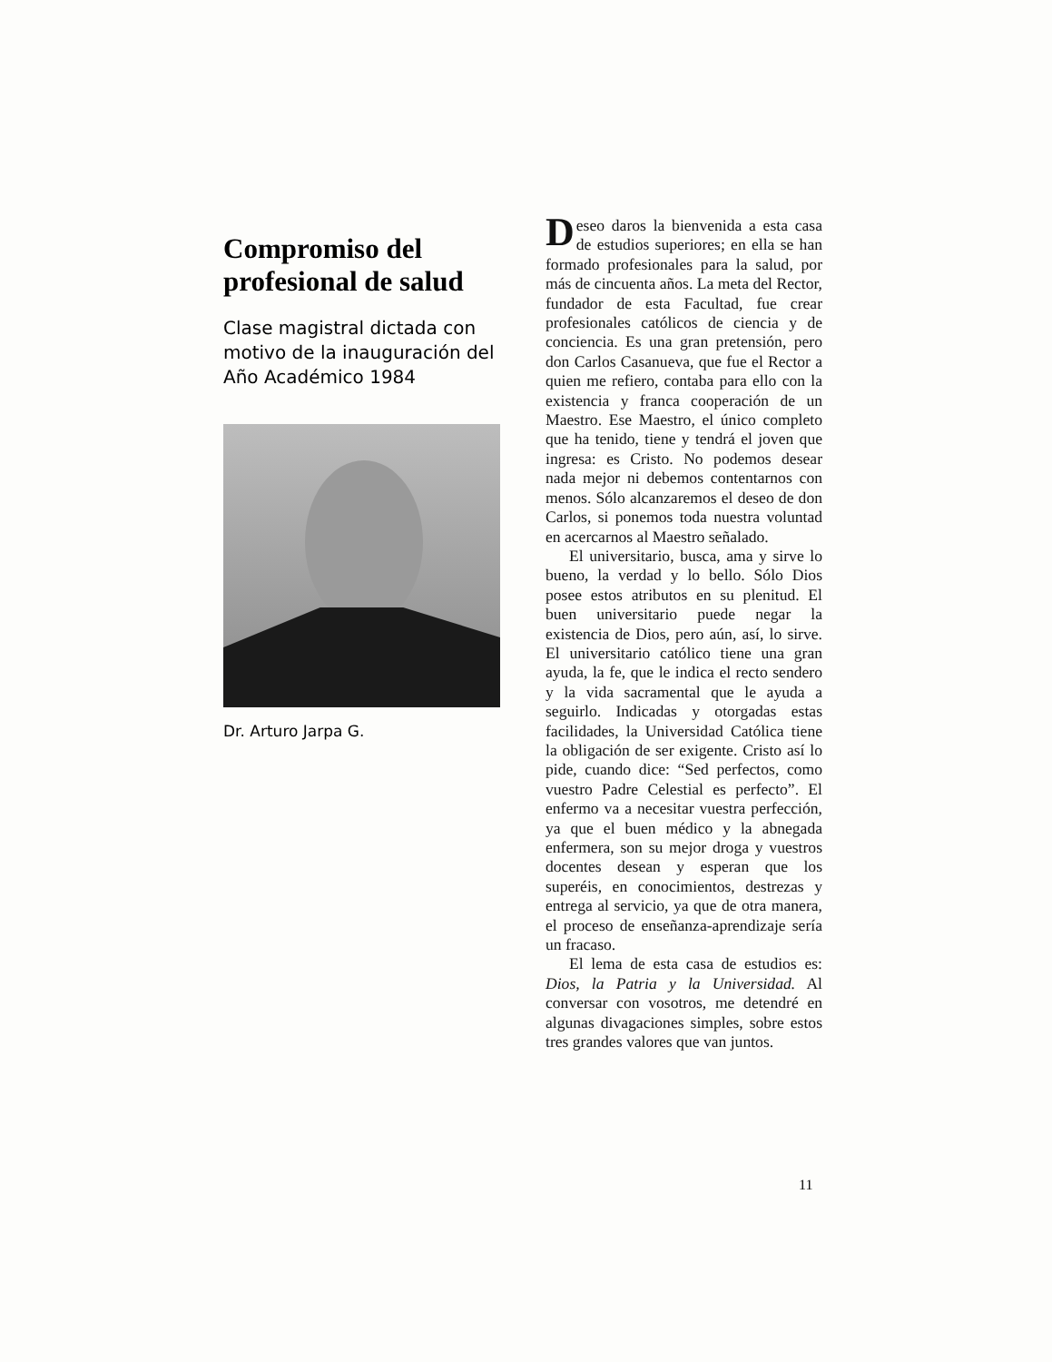Compromiso del profesional de salud
Clase magistral dictada con motivo de la inauguración del Año Académico 1984
Dr. Arturo Jarpa G.
Deseo daros la bienvenida a esta casa de estudios superiores; en ella se han formado profesionales para la salud, por más de cincuenta años. La meta del Rector, fundador de esta Facultad, fue crear profesionales católicos de ciencia y de conciencia. Es una gran pretensión, pero don Carlos Casanueva, que fue el Rector a quien me refiero, contaba para ello con la existencia y franca cooperación de un Maestro. Ese Maestro, el único completo que ha tenido, tiene y tendrá el joven que ingresa: es Cristo. No podemos desear nada mejor ni debemos contentarnos con menos. Sólo alcanzaremos el deseo de don Carlos, si ponemos toda nuestra voluntad en acercarnos al Maestro señalado.
El universitario, busca, ama y sirve lo bueno, la verdad y lo bello. Sólo Dios posee estos atributos en su plenitud. El buen universitario puede negar la existencia de Dios, pero aún, así, lo sirve. El universitario católico tiene una gran ayuda, la fe, que le indica el recto sendero y la vida sacramental que le ayuda a seguirlo. Indicadas y otorgadas estas facilidades, la Universidad Católica tiene la obligación de ser exigente. Cristo así lo pide, cuando dice: “Sed perfectos, como vuestro Padre Celestial es perfecto”. El enfermo va a necesitar vuestra perfección, ya que el buen médico y la abnegada enfermera, son su mejor droga y vuestros docentes desean y esperan que los superéis, en conocimientos, destrezas y entrega al servicio, ya que de otra manera, el proceso de enseñanza-aprendizaje sería un fracaso.
El lema de esta casa de estudios es: Dios, la Patria y la Universidad. Al conversar con vosotros, me detendré en algunas divagaciones simples, sobre estos tres grandes valores que van juntos.
11